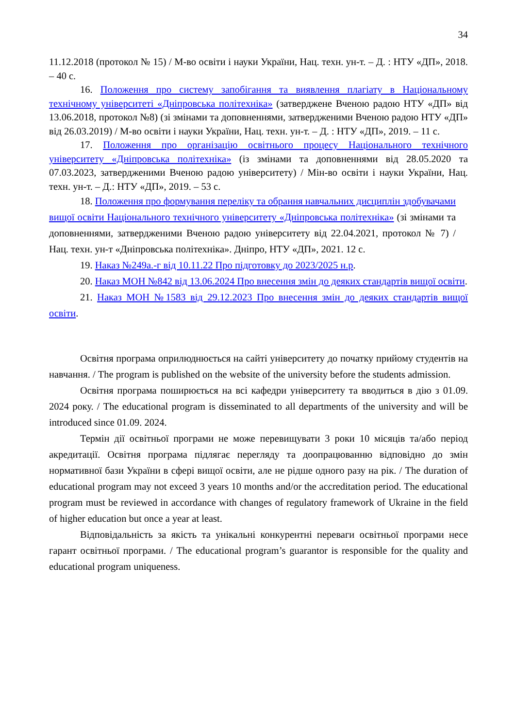34
11.12.2018 (протокол № 15) / М-во освіти і науки України, Нац. техн. ун-т. – Д. : НТУ «ДП», 2018. – 40 с.
16. Положення про систему запобігання та виявлення плагіату в Національному технічному університеті «Дніпровська політехніка» (затверджене Вченою радою НТУ «ДП» від 13.06.2018, протокол №8) (зі змінами та доповненнями, затвердженими Вченою радою НТУ «ДП» від 26.03.2019) / М-во освіти і науки України, Нац. техн. ун-т. – Д. : НТУ «ДП», 2019. – 11 с.
17. Положення про організацію освітнього процесу Національного технічного університету «Дніпровська політехніка» (із змінами та доповненнями від 28.05.2020 та 07.03.2023, затвердженими Вченою радою університету) / Мін-во освіти і науки України, Нац. техн. ун-т. – Д.: НТУ «ДП», 2019. – 53 с.
18. Положення про формування переліку та обрання навчальних дисциплін здобувачами вищої освіти Національного технічного університету «Дніпровська політехніка» (зі змінами та доповненнями, затвердженими Вченою радою університету від 22.04.2021, протокол № 7) / Нац. техн. ун-т «Дніпровська політехніка». Дніпро, НТУ «ДП», 2021. 12 с.
19. Наказ №249а.-г від 10.11.22 Про підготовку до 2023/2025 н.р.
20. Наказ МОН №842 від 13.06.2024 Про внесення змін до деяких стандартів вищої освіти.
21. Наказ МОН №1583 від 29.12.2023 Про внесення змін до деяких стандартів вищої освіти.
Освітня програма оприлюднюється на сайті університету до початку прийому студентів на навчання. / The program is published on the website of the university before the students admission.
Освітня програма поширюється на всі кафедри університету та вводиться в дію з 01.09. 2024 року. / The educational program is disseminated to all departments of the university and will be introduced since 01.09. 2024.
Термін дії освітньої програми не може перевищувати 3 роки 10 місяців та/або період акредитації. Освітня програма підлягає перегляду та доопрацюванню відповідно до змін нормативної бази України в сфері вищої освіти, але не рідше одного разу на рік. / The duration of educational program may not exceed 3 years 10 months and/or the accreditation period. The educational program must be reviewed in accordance with changes of regulatory framework of Ukraine in the field of higher education but once a year at least.
Відповідальність за якість та унікальні конкурентні переваги освітньої програми несе гарант освітньої програми. / The educational program’s guarantor is responsible for the quality and educational program uniqueness.